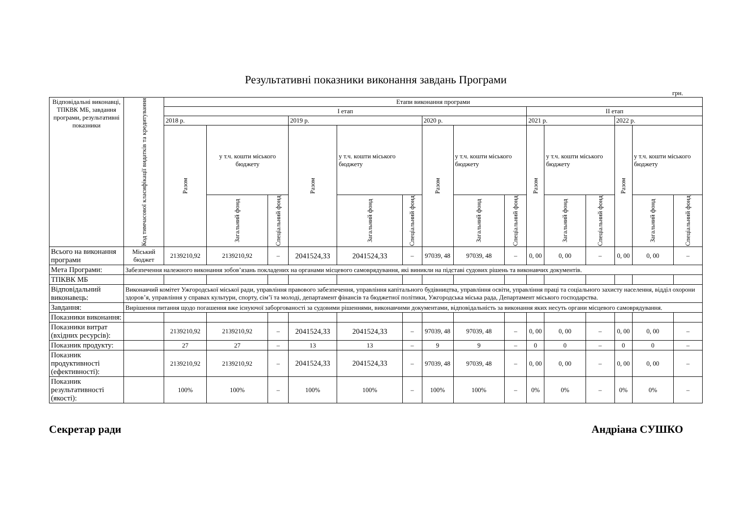Результативні показники виконання завдань Програми
грн.
| Відповідальні виконавці, ТПКВК МБ, завдання програми, результативні показники | Код тимчасової класифікації видатків та кредитування | Етапи виконання програми | | | | | | | | | | | | | | |
| --- | --- | --- | --- | --- | --- | --- | --- | --- | --- | --- | --- | --- | --- | --- | --- | --- |
| | | I етап | | | | | | | | | II етап | | | | | |
| | | 2018 р. | | | 2019 р. | | | 2020 р. | | | 2021 р. | | | 2022 р. | | |
| | | Разом | у т.ч. кошти міського бюджету | | Разом | у т.ч. кошти міського бюджету | | Разом | у т.ч. кошти міського бюджету | | Разом | у т.ч. кошти міського бюджету | | Разом | у т.ч. кошти міського бюджету | |
| | | | Загальний фонд | Спеціальний фонд | | Загальний фонд | Спеціальний фонд | | Загальний фонд | Спеціальний фонд | | Загальний фонд | Спеціальний фонд | | Загальний фонд | Спеціальний фонд |
| Всього на виконання програми | Міський бюджет | 2139210,92 | 2139210,92 | – | 2041524,33 | 2041524,33 | – | 97039, 48 | 97039, 48 | – | 0, 00 | 0, 00 | – | 0, 00 | 0, 00 | – |
| Мета Програми: | Забезпечення належного виконання зобов’язань покладених на органами місцевого самоврядування, які виникли на підставі судових рішень та виконавчих документів. | | | | | | | | | | | | | | | |
| ТПКВК МБ | | | | | | | | | | | | | | | | |
| Відповідальний виконавець: | Виконавчий комітет Ужгородської міської ради, управління правового забезпечення, управління капітального будівництва, управління освіти, управління праці та соціального захисту населення, відділ охорони здоров’я, управління у справах культури, спорту, сім’ї та молоді, департамент фінансів та бюджетної політики, Ужгородська міська рада, Департамент міського господарства. | | | | | | | | | | | | | | | |
| Завдання: | Вирішення питання щодо погашення вже існуючої заборгованості за судовими рішеннями, виконавчими документами, відповідальність за виконання яких несуть органи місцевого самоврядування. | | | | | | | | | | | | | | | |
| Показники виконання: | | | | | | | | | | | | | | | | |
| Показники витрат (вхідних ресурсів): | | 2139210,92 | 2139210,92 | – | 2041524,33 | 2041524,33 | – | 97039, 48 | 97039, 48 | – | 0, 00 | 0, 00 | – | 0, 00 | 0, 00 | – |
| Показник продукту: | | 27 | 27 | – | 13 | 13 | – | 9 | 9 | – | 0 | 0 | – | 0 | 0 | – |
| Показник продуктивності (ефективності): | | 2139210,92 | 2139210,92 | – | 2041524,33 | 2041524,33 | – | 97039, 48 | 97039, 48 | – | 0, 00 | 0, 00 | – | 0, 00 | 0, 00 | – |
| Показник результативності (якості): | | 100% | 100% | – | 100% | 100% | – | 100% | 100% | – | 0% | 0% | – | 0% | 0% | – |
Секретар ради Андріана СУШКО